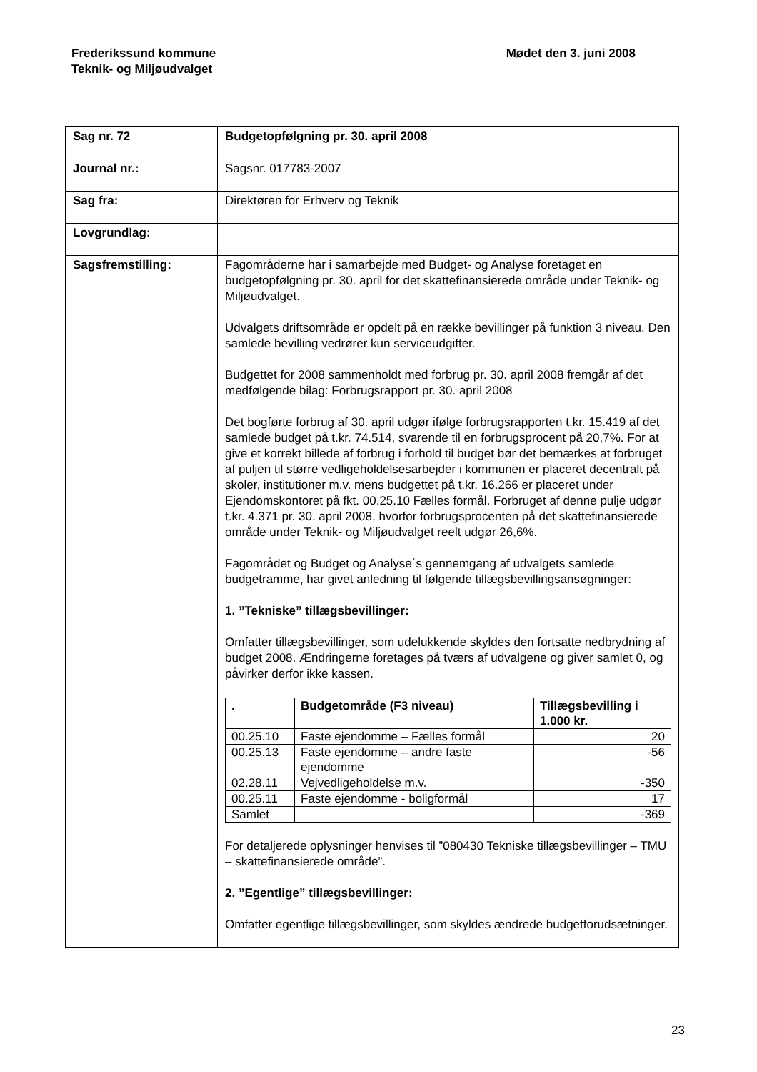Frederikssund kommune
Teknik- og Miljøudvalget
Mødet den 3. juni 2008
| Sag nr. 72 | Budgetopfølgning pr. 30. april 2008 |
| Journal nr.: | Sagsnr. 017783-2007 |
| Sag fra: | Direktøren for Erhverv og Teknik |
| Lovgrundlag: | |
| Sagsfremstilling: | Fagområderne har i samarbejde med Budget- og Analyse foretaget en budgetopfølgning pr. 30. april for det skattefinansierede område under Teknik- og Miljøudvalget. Udvalgets driftsområde er opdelt på en række bevillinger på funktion 3 niveau. Den samlede bevilling vedrører kun serviceudgifter. Budgettet for 2008 sammenholdt med forbrug pr. 30. april 2008 fremgår af det medfølgende bilag: Forbrugsrapport pr. 30. april 2008 Det bogførte forbrug af 30. april udgør ifølge forbrugsrapporten t.kr. 15.419 af det samlede budget på t.kr. 74.514, svarende til en forbrugs­procent på 20,7%. For at give et korrekt billede af forbrug i forhold til budget bør det bemærkes at forbruget af puljen til større vedligeholdel­sesarbejder i kommunen er placeret decentralt på skoler, institutioner m.v. mens budgettet på t.kr. 16.266 er placeret under Ejendomskonto­ret på fkt. 00.25.10 Fælles formål. Forbruget af denne pulje udgør t.kr. 4.371 pr. 30. april 2008, hvorfor forbrugsprocenten på det skattefinan­sierede område under Teknik- og Miljøudvalget reelt udgør 26,6%. Fagområdet og Budget og Analyse´s gennemgang af udvalgets samle­de budgetramme, har givet anledning til følgende tillægsbevillings­ansøgninger: 1. ”Tekniske” tillægsbevillinger: Omfatter tillægsbevillinger, som udelukkende skyldes den fortsatte nedbrydning af budget 2008. Ændringerne foretages på tværs af ud­valgene og giver samlet 0, og påvirker derfor ikke kassen. / . / Budgetområde (F3 niveau) / Tillægsbevilling i 1.000 kr. / / --- / --- / --- / / 00.25.10 / Faste ejendomme – Fælles formål / 20 / / 00.25.13 / Faste ejendomme – andre faste ejendomme / -56 / / 02.28.11 / Vejvedligeholdelse m.v. / -350 / / 00.25.11 / Faste ejendomme - boligformål / 17 / / Samlet / / -369 / For detaljerede oplysninger henvises til ”080430 Tekniske tillægsbevil­linger – TMU – skattefinansierede område”. 2. ”Egentlige” tillægsbevillinger: Omfatter egentlige tillægsbevillinger, som skyldes ændrede budgetfor­udsætninger. |
23